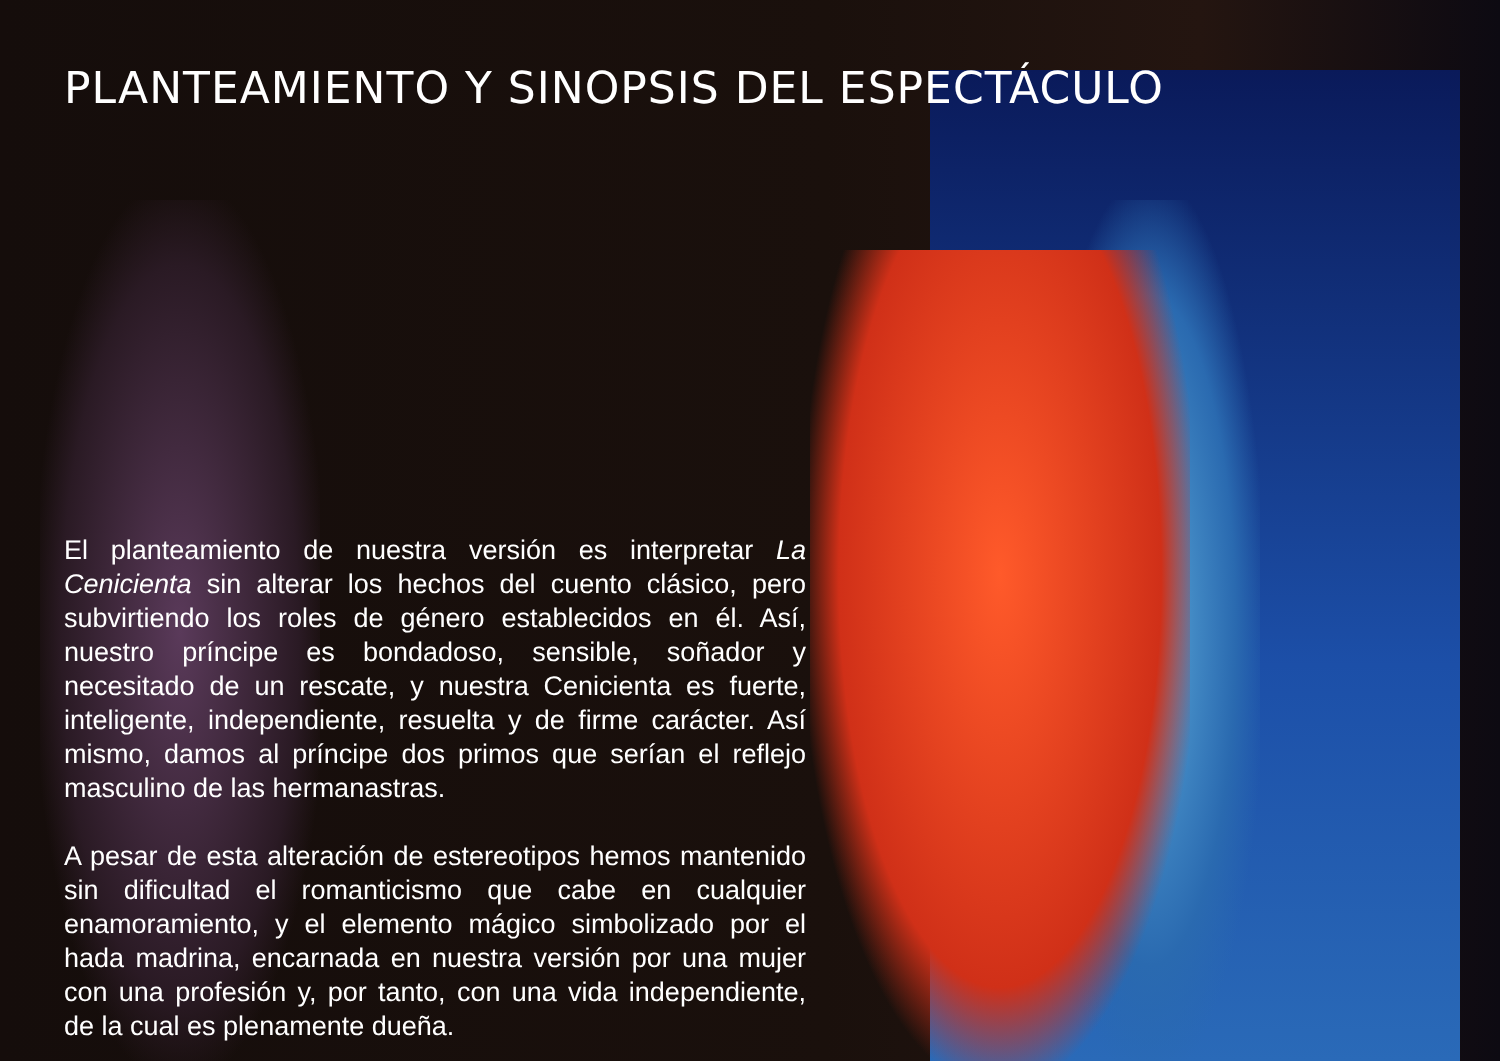PLANTEAMIENTO Y SINOPSIS DEL ESPECTÁCULO
El planteamiento de nuestra versión es interpretar La Cenicienta sin alterar los hechos del cuento clásico, pero subvirtiendo los roles de género establecidos en él. Así, nuestro príncipe es bondadoso, sensible, soñador y necesitado de un rescate, y nuestra Cenicienta es fuerte, inteligente, independiente, resuelta y de firme carácter. Así mismo, damos al príncipe dos primos que serían el reflejo masculino de las hermanastras.
A pesar de esta alteración de estereotipos hemos mantenido sin dificultad el romanticismo que cabe en cualquier enamoramiento, y el elemento mágico simbolizado por el hada madrina, encarnada en nuestra versión por una mujer con una profesión y, por tanto, con una vida independiente, de la cual es plenamente dueña.